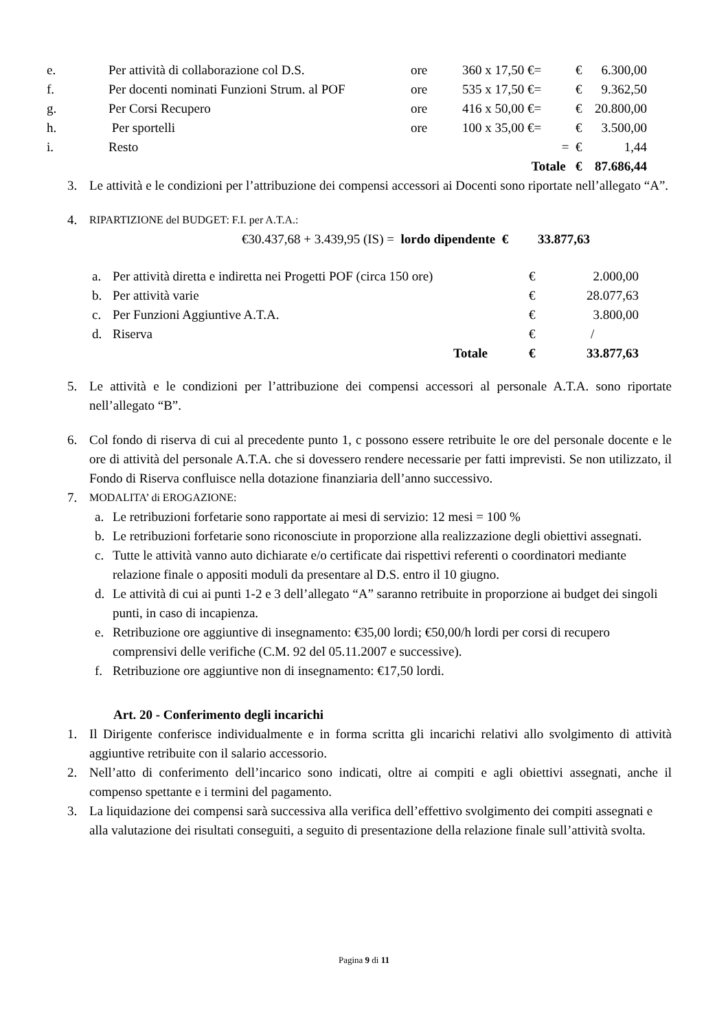| e. | Per attività di collaborazione col D.S. | ore | 360 x 17,50 €= | € | 6.300,00 |
| f. | Per docenti nominati Funzioni Strum. al POF | ore | 535 x 17,50 €= | € | 9.362,50 |
| g. | Per Corsi Recupero | ore | 416 x 50,00 €= | € | 20.800,00 |
| h. | Per sportelli | ore | 100 x 35,00 €= | € | 3.500,00 |
| i. | Resto | | = | € | 1,44 |
| | | | Totale | € | 87.686,44 |
3. Le attività e le condizioni per l’attribuzione dei compensi accessori ai Docenti sono riportate nell’allegato “A”.
4. RIPARTIZIONE del BUDGET: F.I. per A.T.A.:
€30.437,68 + 3.439,95 (IS) = lordo dipendente € 33.877,63
| a. | Per attività diretta e indiretta nei Progetti POF (circa 150 ore) | € | 2.000,00 |
| b. | Per attività varie | € | 28.077,63 |
| c. | Per Funzioni Aggiuntive A.T.A. | € | 3.800,00 |
| d. | Riserva | € | / |
| | Totale | € | 33.877,63 |
5. Le attività e le condizioni per l’attribuzione dei compensi accessori al personale A.T.A. sono riportate nell’allegato “B”.
6. Col fondo di riserva di cui al precedente punto 1, c possono essere retribuite le ore del personale docente e le ore di attività del personale A.T.A. che si dovessero rendere necessarie per fatti imprevisti. Se non utilizzato, il Fondo di Riserva confluisce nella dotazione finanziaria dell’anno successivo.
7. MODALITA’ di EROGAZIONE:
a. Le retribuzioni forfetarie sono rapportate ai mesi di servizio: 12 mesi = 100 %
b. Le retribuzioni forfetarie sono riconosciute in proporzione alla realizzazione degli obiettivi assegnati.
c. Tutte le attività vanno auto dichiarate e/o certificate dai rispettivi referenti o coordinatori mediante relazione finale o appositi moduli da presentare al D.S. entro il 10 giugno.
d. Le attività di cui ai punti 1-2 e 3 dell’allegato “A” saranno retribuite in proporzione ai budget dei singoli punti, in caso di incapienza.
e. Retribuzione ore aggiuntive di insegnamento: €35,00 lordi; €50,00/h lordi per corsi di recupero comprensivi delle verifiche (C.M. 92 del 05.11.2007 e successive).
f. Retribuzione ore aggiuntive non di insegnamento: €17,50 lordi.
Art. 20 - Conferimento degli incarichi
1. Il Dirigente conferisce individualmente e in forma scritta gli incarichi relativi allo svolgimento di attività aggiuntive retribuite con il salario accessorio.
2. Nell’atto di conferimento dell’incarico sono indicati, oltre ai compiti e agli obiettivi assegnati, anche il compenso spettante e i termini del pagamento.
3. La liquidazione dei compensi sarà successiva alla verifica dell’effettivo svolgimento dei compiti assegnati e alla valutazione dei risultati conseguiti, a seguito di presentazione della relazione finale sull’attività svolta.
Pagina 9 di 11